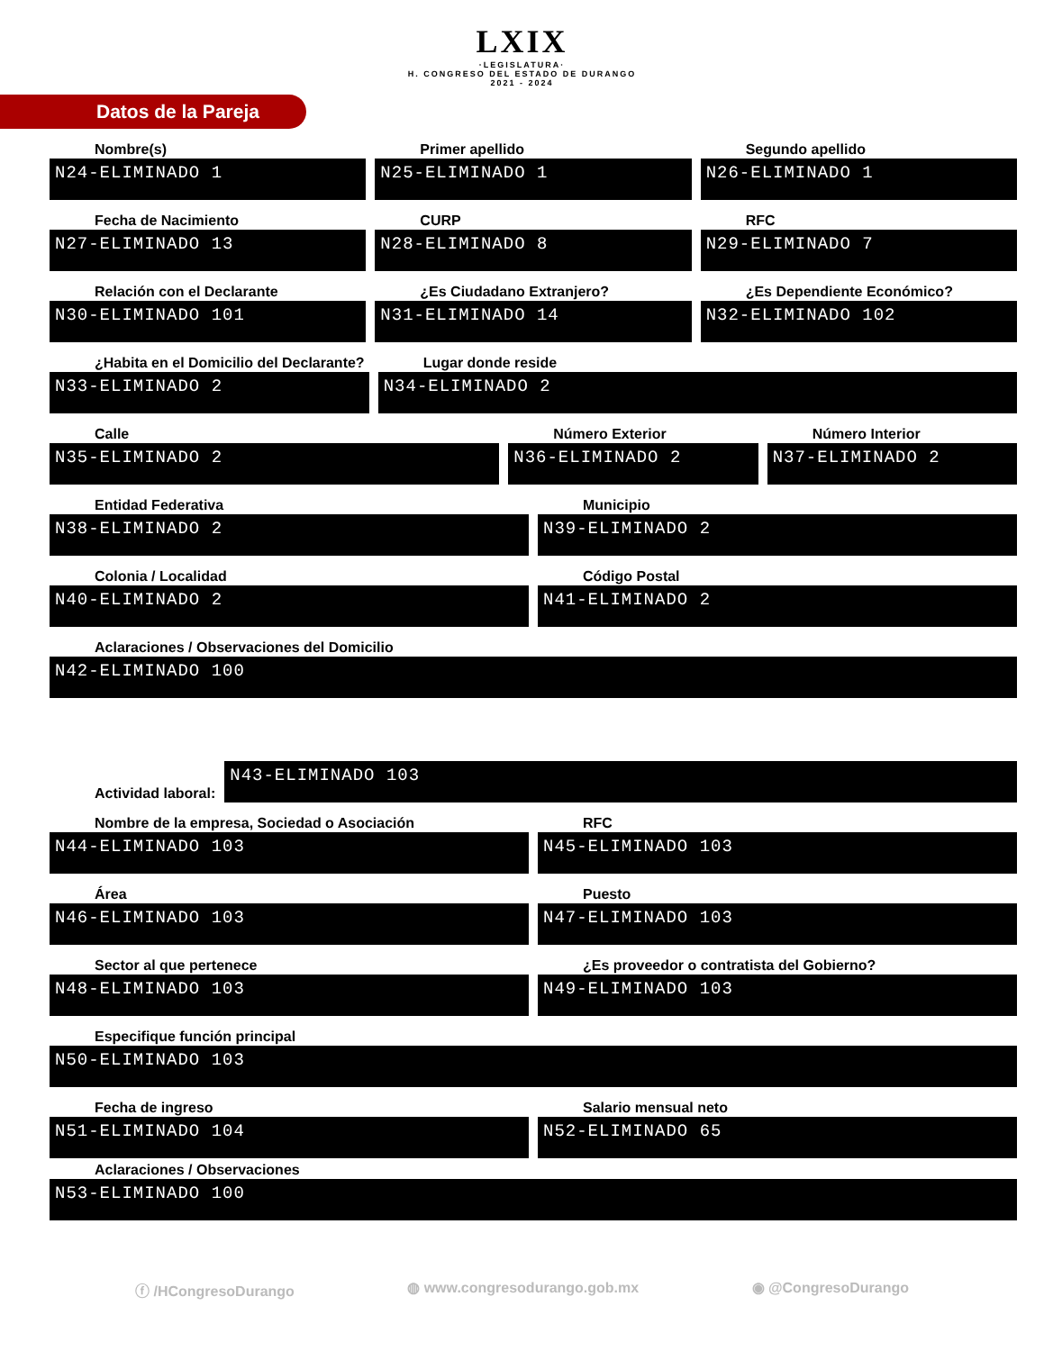LXIX ·LEGISLATURA· H. CONGRESO DEL ESTADO DE DURANGO 2021 - 2024
Datos de la Pareja
Nombre(s)
N24-ELIMINADO 1
Primer apellido
N25-ELIMINADO 1
Segundo apellido
N26-ELIMINADO 1
Fecha de Nacimiento
N27-ELIMINADO 13
CURP
N28-ELIMINADO 8
RFC
N29-ELIMINADO 7
Relación con el Declarante
N30-ELIMINADO 101
¿Es Ciudadano Extranjero?
N31-ELIMINADO 14
¿Es Dependiente Económico?
N32-ELIMINADO 102
¿Habita en el Domicilio del Declarante?
N33-ELIMINADO 2
Lugar donde reside
N34-ELIMINADO 2
Calle
N35-ELIMINADO 2
Número Exterior
N36-ELIMINADO 2
Número Interior
N37-ELIMINADO 2
Entidad Federativa
N38-ELIMINADO 2
Municipio
N39-ELIMINADO 2
Colonia / Localidad
N40-ELIMINADO 2
Código Postal
N41-ELIMINADO 2
Aclaraciones / Observaciones del Domicilio
N42-ELIMINADO 100
Actividad laboral:
N43-ELIMINADO 103
Nombre de la empresa, Sociedad o Asociación
N44-ELIMINADO 103
RFC
N45-ELIMINADO 103
Área
N46-ELIMINADO 103
Puesto
N47-ELIMINADO 103
Sector al que pertenece
N48-ELIMINADO 103
¿Es proveedor o contratista del Gobierno?
N49-ELIMINADO 103
Especifique función principal
N50-ELIMINADO 103
Fecha de ingreso
N51-ELIMINADO 104
Salario mensual neto
N52-ELIMINADO 65
Aclaraciones / Observaciones
N53-ELIMINADO 100
ⓕ /HCongresoDurango ◍ www.congresodurango.gob.mx ◉ @CongresoDurango